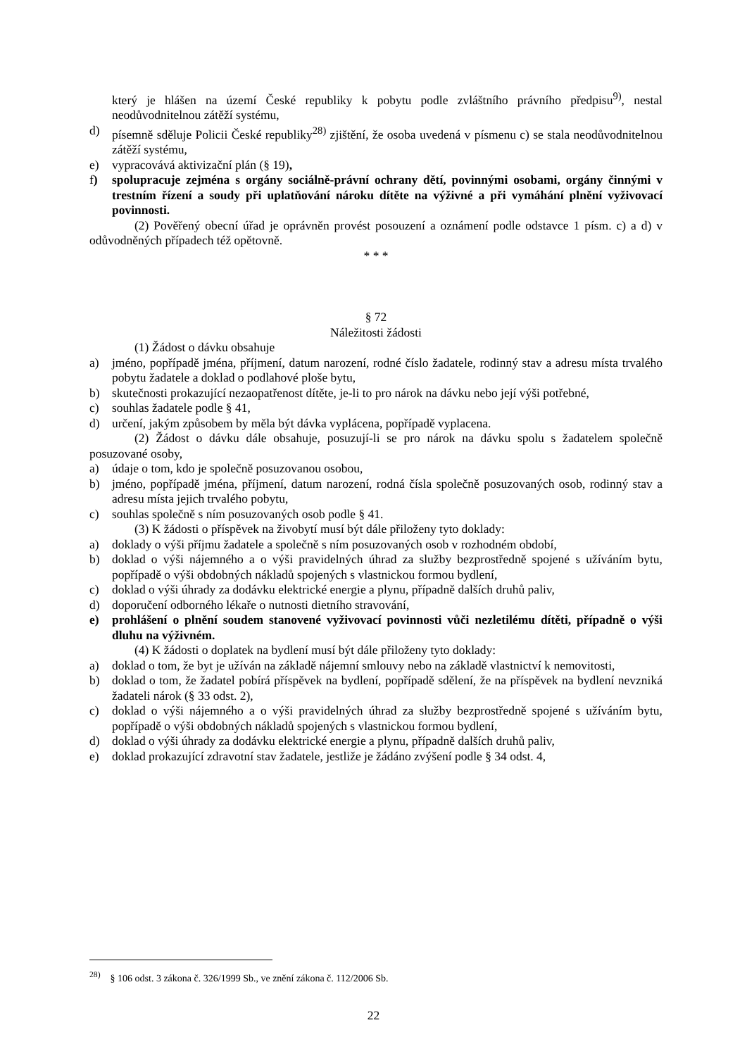který je hlášen na území České republiky k pobytu podle zvláštního právního předpisu<sup>9)</sup>, nestal neodůvodnitelnou zátěží systému,
d) písemně sděluje Policii České republiky<sup>28)</sup> zjištění, že osoba uvedená v písmenu c) se stala neodůvodnitelnou zátěží systému,
e) vypracovává aktivizační plán (§ 19),
f) spolupracuje zejména s orgány sociálně-právní ochrany dětí, povinnými osobami, orgány činnými v trestním řízení a soudy při uplatňování nároku dítěte na výživné a při vymáhání plnění vyživovací povinnosti.
(2) Pověřený obecní úřad je oprávněn provést posouzení a oznámení podle odstavce 1 písm. c) a d) v odůvodněných případech též opětovně.
* * *
§ 72
Náležitosti žádosti
(1) Žádost o dávku obsahuje
a) jméno, popřípadě jména, příjmení, datum narození, rodné číslo žadatele, rodinný stav a adresu místa trvalého pobytu žadatele a doklad o podlahové ploše bytu,
b) skutečnosti prokazující nezaopatřenost dítěte, je-li to pro nárok na dávku nebo její výši potřebné,
c) souhlas žadatele podle § 41,
d) určení, jakým způsobem by měla být dávka vyplácena, popřípadě vyplacena.
(2) Žádost o dávku dále obsahuje, posuzují-li se pro nárok na dávku spolu s žadatelem společně posuzované osoby,
a) údaje o tom, kdo je společně posuzovanou osobou,
b) jméno, popřípadě jména, příjmení, datum narození, rodná čísla společně posuzovaných osob, rodinný stav a adresu místa jejich trvalého pobytu,
c) souhlas společně s ním posuzovaných osob podle § 41.
(3) K žádosti o příspěvek na živobytí musí být dále přiloženy tyto doklady:
a) doklady o výši příjmu žadatele a společně s ním posuzovaných osob v rozhodném období,
b) doklad o výši nájemného a o výši pravidelných úhrad za služby bezprostředně spojené s užíváním bytu, popřípadě o výši obdobných nákladů spojených s vlastnickou formou bydlení,
c) doklad o výši úhrady za dodávku elektrické energie a plynu, případně dalších druhů paliv,
d) doporučení odborného lékaře o nutnosti dietního stravování,
e) prohlášení o plnění soudem stanovené vyživovací povinnosti vůči nezletilému dítěti, případně o výši dluhu na výživném.
(4) K žádosti o doplatek na bydlení musí být dále přiloženy tyto doklady:
a) doklad o tom, že byt je užíván na základě nájemní smlouvy nebo na základě vlastnictví k nemovitosti,
b) doklad o tom, že žadatel pobírá příspěvek na bydlení, popřípadě sdělení, že na příspěvek na bydlení nevzniká žadateli nárok (§ 33 odst. 2),
c) doklad o výši nájemného a o výši pravidelných úhrad za služby bezprostředně spojené s užíváním bytu, popřípadě o výši obdobných nákladů spojených s vlastnickou formou bydlení,
d) doklad o výši úhrady za dodávku elektrické energie a plynu, případně dalších druhů paliv,
e) doklad prokazující zdravotní stav žadatele, jestliže je žádáno zvýšení podle § 34 odst. 4,
<sup>28)</sup> § 106 odst. 3 zákona č. 326/1999 Sb., ve znění zákona č. 112/2006 Sb.
22